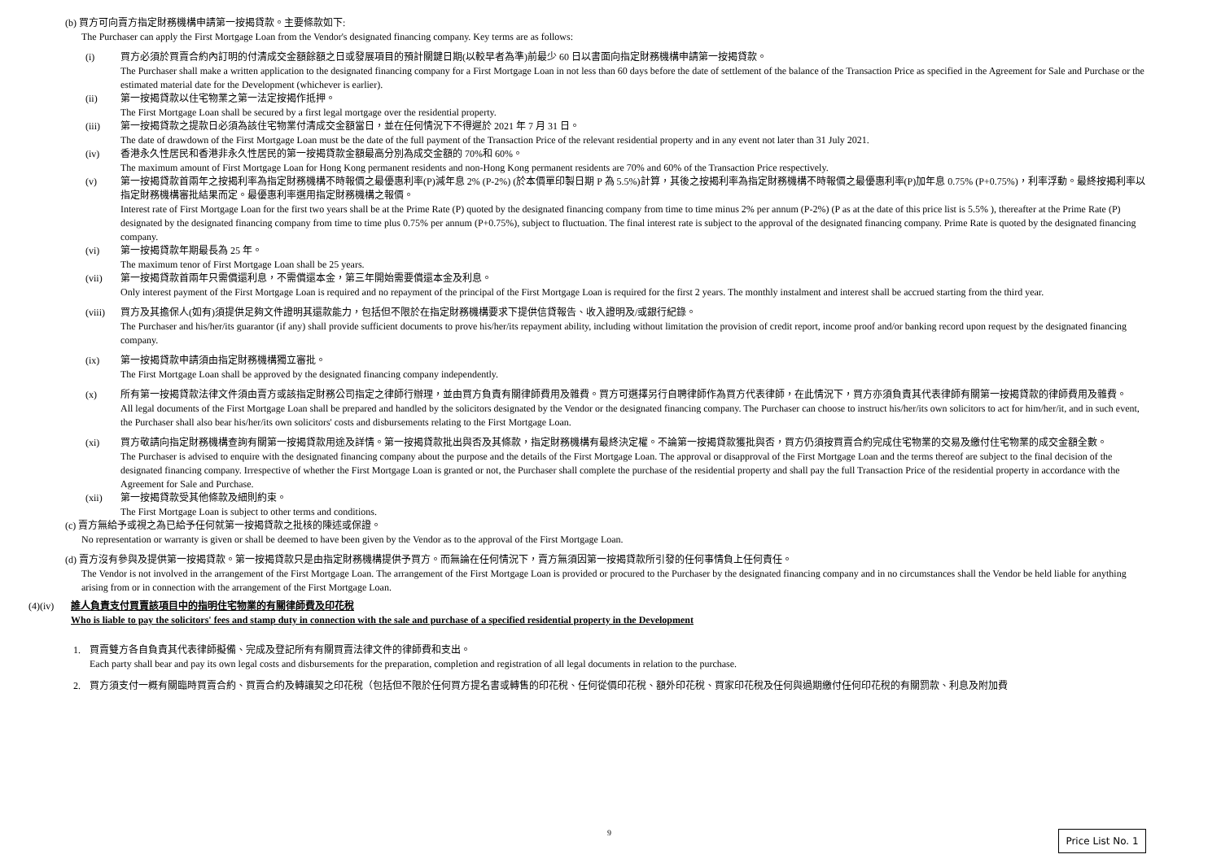(b) 買方可向賣方指定財務機構申請第一按揭貸款。主要條款如下:
The Purchaser can apply the First Mortgage Loan from the Vendor's designated financing company. Key terms are as follows:
(i) 買方必須於買賣合約內訂明的付清成交金額餘額之日或發展項目的預計關鍵日期(以較早者為準)前最少 60 日以書面向指定財務機構申請第一按揭貸款。
The Purchaser shall make a written application to the designated financing company for a First Mortgage Loan in not less than 60 days before the date of settlement of the balance of the Transaction Price as specified in the Agreement for Sale and Purchase or the estimated material date for the Development (whichever is earlier).
(ii) 第一按揭貸款以住宅物業之第一法定按揭作抵押。
The First Mortgage Loan shall be secured by a first legal mortgage over the residential property.
(iii) 第一按揭貸款之提款日必須為該住宅物業付清成交金額當日，並在任何情況下不得遲於 2021 年 7 月 31 日。
The date of drawdown of the First Mortgage Loan must be the date of the full payment of the Transaction Price of the relevant residential property and in any event not later than 31 July 2021.
(iv) 香港永久性居民和香港非永久性居民的第一按揭貸款金額最高分別為成交金額的 70%和 60%。
The maximum amount of First Mortgage Loan for Hong Kong permanent residents and non-Hong Kong permanent residents are 70% and 60% of the Transaction Price respectively.
(v) 第一按揭貸款首兩年之按揭利率為指定財務機構不時報價之最優惠利率(P)減年息 2% (P-2%) (於本價單印製日期 P 為 5.5%)計算，其後之按揭利率為指定財務機構不時報價之最優惠利率(P)加年息 0.75% (P+0.75%)，利率浮動。最終按揭利率以指定財務機構審批結果而定。最優惠利率選用指定財務機構之報價。
Interest rate of First Mortgage Loan for the first two years shall be at the Prime Rate (P) quoted by the designated financing company from time to time minus 2% per annum (P-2%) (P as at the date of this price list is 5.5% ), thereafter at the Prime Rate (P) designated by the designated financing company from time to time plus 0.75% per annum (P+0.75%), subject to fluctuation. The final interest rate is subject to the approval of the designated financing company. Prime Rate is quoted by the designated financing company.
(vi) 第一按揭貸款年期最長為 25 年。
The maximum tenor of First Mortgage Loan shall be 25 years.
(vii) 第一按揭貸款首兩年只需償還利息，不需償還本金，第三年開始需要償還本金及利息。
Only interest payment of the First Mortgage Loan is required and no repayment of the principal of the First Mortgage Loan is required for the first 2 years. The monthly instalment and interest shall be accrued starting from the third year.
(viii)
買方及其擔保人(如有)須提供足夠文件證明其還款能力，包括但不限於在指定財務機構要求下提供信貸報告、收入證明及/或銀行紀錄。
The Purchaser and his/her/its guarantor (if any) shall provide sufficient documents to prove his/her/its repayment ability, including without limitation the provision of credit report, income proof and/or banking record upon request by the designated financing company.
(ix) 第一按揭貸款申請須由指定財務機構獨立審批。
The First Mortgage Loan shall be approved by the designated financing company independently.
(x) 所有第一按揭貸款法律文件須由賣方或該指定財務公司指定之律師行辦理，並由買方負責有關律師費用及雜費。買方可選擇另行自聘律師作為買方代表律師，在此情況下，買方亦須負責其代表律師有關第一按揭貸款的律師費用及雜費。
All legal documents of the First Mortgage Loan shall be prepared and handled by the solicitors designated by the Vendor or the designated financing company. The Purchaser can choose to instruct his/her/its own solicitors to act for him/her/it, and in such event, the Purchaser shall also bear his/her/its own solicitors' costs and disbursements relating to the First Mortgage Loan.
(xi) 買方敬請向指定財務機構查詢有關第一按揭貸款用途及詳情。第一按揭貸款批出與否及其條款，指定財務機構有最終決定權。不論第一按揭貸款獲批與否，買方仍須按買賣合約完成住宅物業的交易及繳付住宅物業的成交金額全數。
The Purchaser is advised to enquire with the designated financing company about the purpose and the details of the First Mortgage Loan. The approval or disapproval of the First Mortgage Loan and the terms thereof are subject to the final decision of the designated financing company. Irrespective of whether the First Mortgage Loan is granted or not, the Purchaser shall complete the purchase of the residential property and shall pay the full Transaction Price of the residential property in accordance with the Agreement for Sale and Purchase.
(xii) 第一按揭貸款受其他條款及細則約束。
The First Mortgage Loan is subject to other terms and conditions.
(c) 賣方無給予或視之為已給予任何就第一按揭貸款之批核的陳述或保證。
No representation or warranty is given or shall be deemed to have been given by the Vendor as to the approval of the First Mortgage Loan.
(d) 賣方沒有參與及提供第一按揭貸款。第一按揭貸款只是由指定財務機構提供予買方。而無論在任何情況下，賣方無須因第一按揭貸款所引發的任何事情負上任何責任。
The Vendor is not involved in the arrangement of the First Mortgage Loan. The arrangement of the First Mortgage Loan is provided or procured to the Purchaser by the designated financing company and in no circumstances shall the Vendor be held liable for anything arising from or in connection with the arrangement of the First Mortgage Loan.
(4)(iv) 誰人負責支付買賣該項目中的指明住宅物業的有關律師費及印花稅
Who is liable to pay the solicitors' fees and stamp duty in connection with the sale and purchase of a specified residential property in the Development
1. 買賣雙方各自負責其代表律師擬備、完成及登記所有有關買賣法律文件的律師費和支出。
Each party shall bear and pay its own legal costs and disbursements for the preparation, completion and registration of all legal documents in relation to the purchase.
2. 買方須支付一概有關臨時買賣合約、買賣合約及轉讓契之印花稅（包括但不限於任何買方提名書或轉售的印花稅、任何從價印花稅、額外印花稅、買家印花稅及任何與過期繳付任何印花稅的有關罰款、利息及附加費
9
Price List No. 1